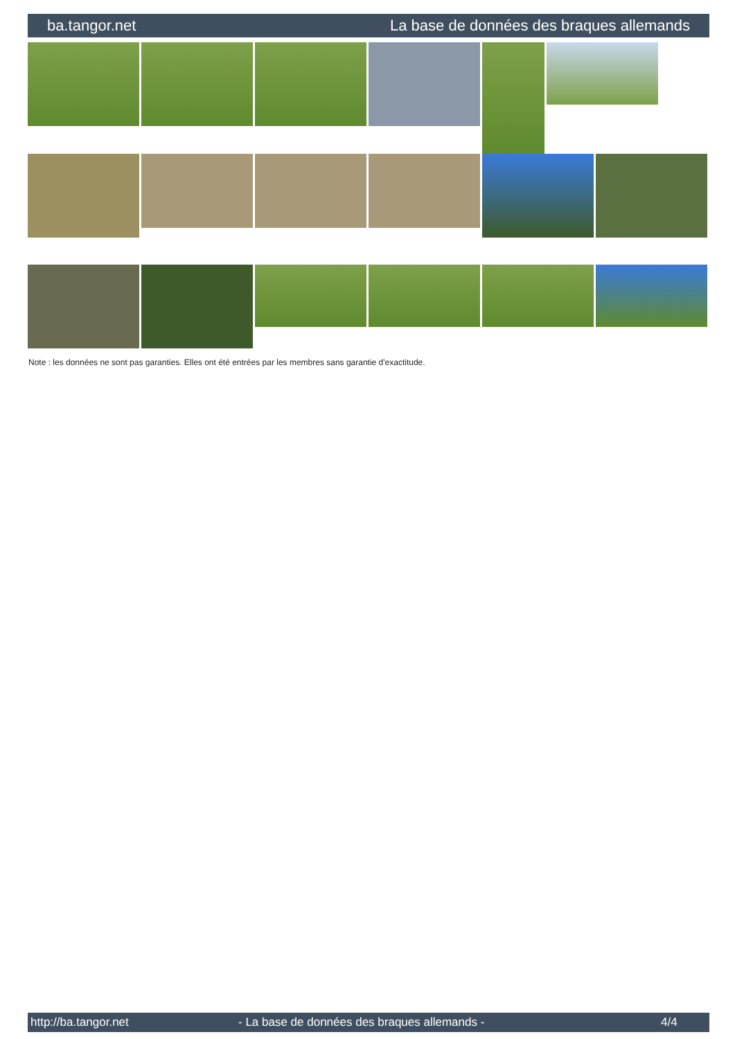ba.tangor.net La base de données des braques allemands
Note : les données ne sont pas garanties. Elles ont été entrées par les membres sans garantie d'exactitude.
http://ba.tangor.net - La base de données des braques allemands - 4/4